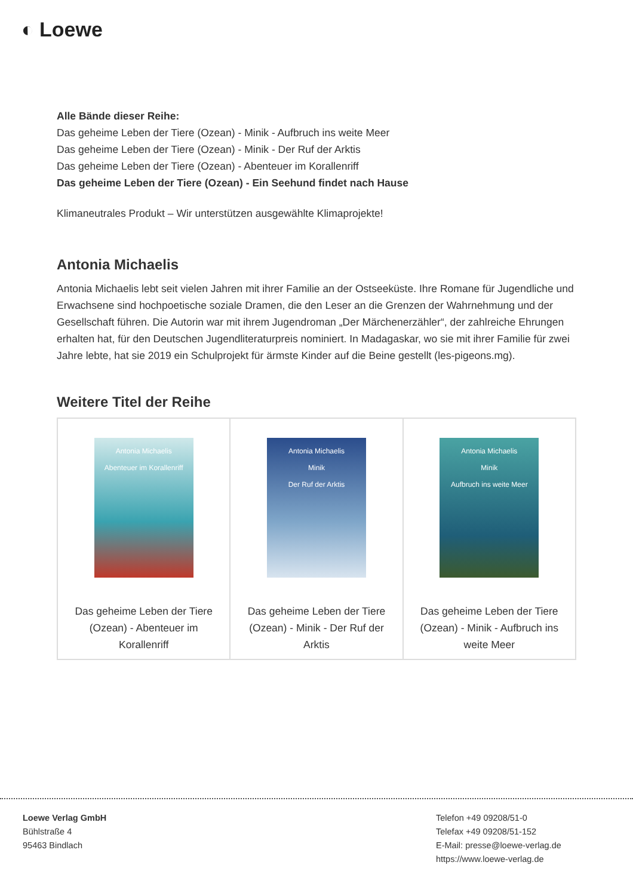◐ Loewe
Alle Bände dieser Reihe:
Das geheime Leben der Tiere (Ozean) - Minik - Aufbruch ins weite Meer
Das geheime Leben der Tiere (Ozean) - Minik - Der Ruf der Arktis
Das geheime Leben der Tiere (Ozean) - Abenteuer im Korallenriff
Das geheime Leben der Tiere (Ozean) - Ein Seehund findet nach Hause
Klimaneutrales Produkt – Wir unterstützen ausgewählte Klimaprojekte!
Antonia Michaelis
Antonia Michaelis lebt seit vielen Jahren mit ihrer Familie an der Ostseeküste. Ihre Romane für Jugendliche und Erwachsene sind hochpoetische soziale Dramen, die den Leser an die Grenzen der Wahrnehmung und der Gesellschaft führen. Die Autorin war mit ihrem Jugendroman „Der Märchenerzähler“, der zahlreiche Ehrungen erhalten hat, für den Deutschen Jugendliteraturpreis nominiert. In Madagaskar, wo sie mit ihrer Familie für zwei Jahre lebte, hat sie 2019 ein Schulprojekt für ärmste Kinder auf die Beine gestellt (les-pigeons.mg).
Weitere Titel der Reihe
| Antonia Michaelis Abenteuer im Korallenriff Das geheime Leben der Tiere (Ozean) - Abenteuer im Korallenriff | Antonia Michaelis Minik Der Ruf der Arktis Das geheime Leben der Tiere (Ozean) - Minik - Der Ruf der Arktis | Antonia Michaelis Minik Aufbruch ins weite Meer Das geheime Leben der Tiere (Ozean) - Minik - Aufbruch ins weite Meer |
Loewe Verlag GmbH
Bühlstraße 4
95463 Bindlach
Telefon +49 09208/51-0
Telefax +49 09208/51-152
E-Mail: presse@loewe-verlag.de
https://www.loewe-verlag.de